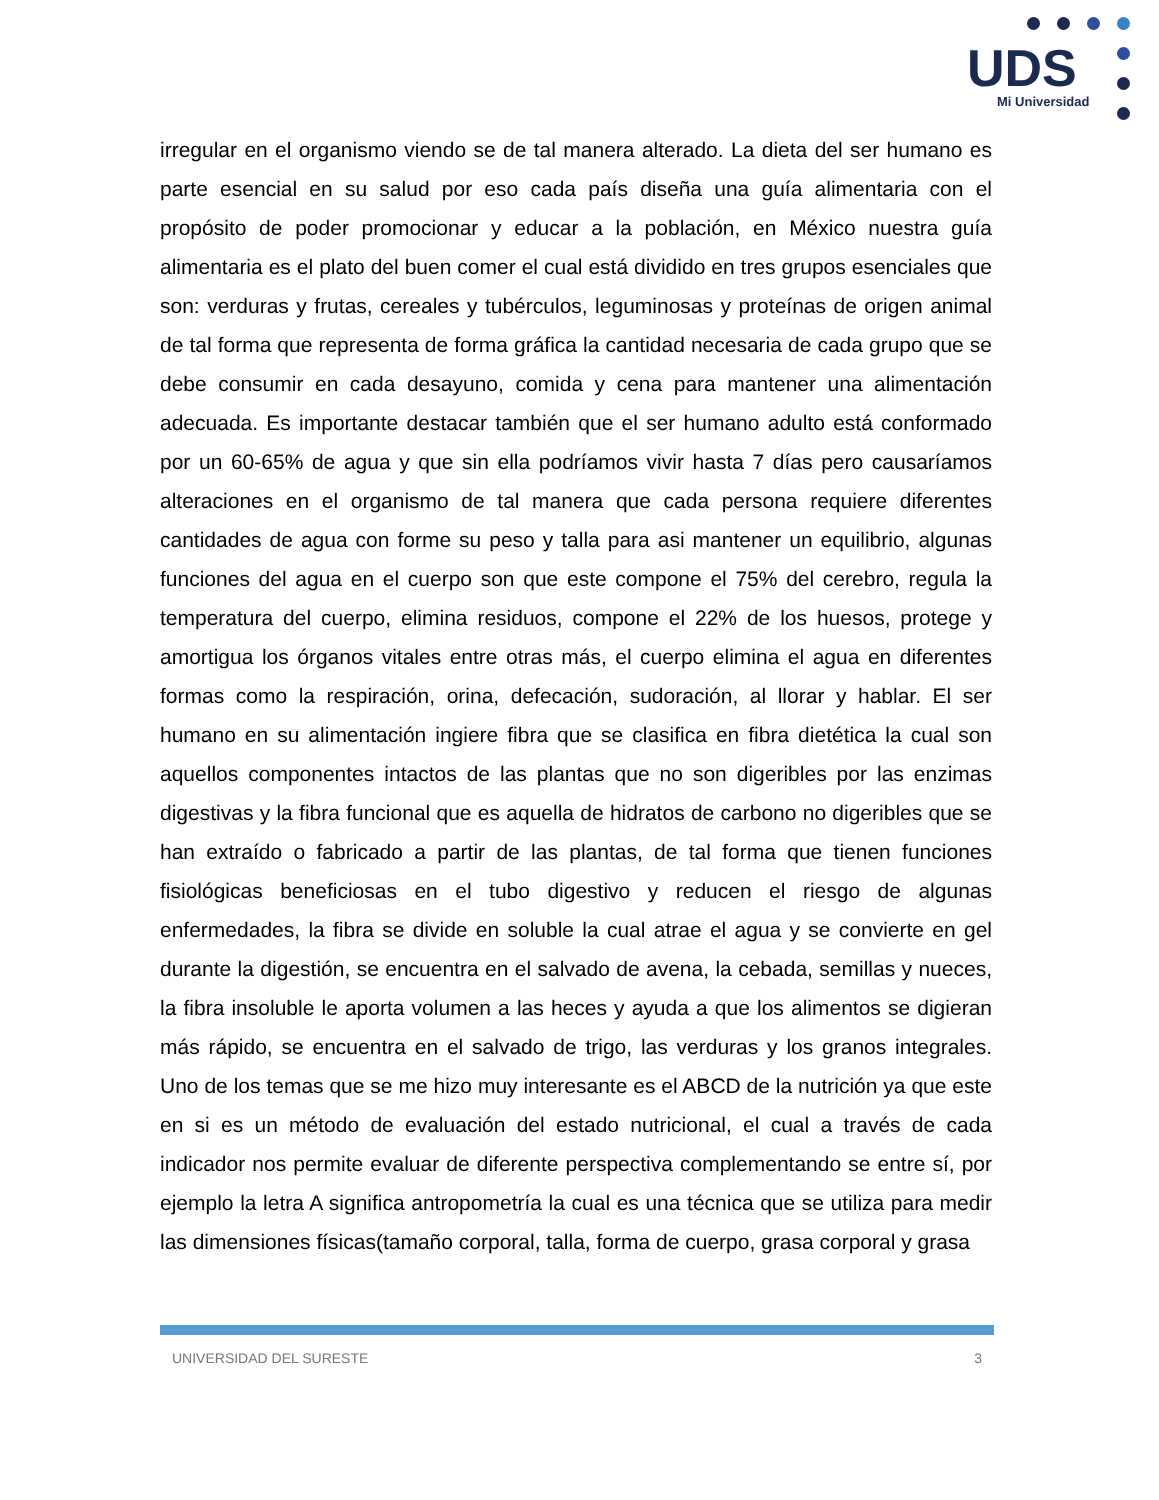UDS
Mi Universidad
irregular en el organismo viendo se de tal manera alterado. La dieta del ser humano es parte esencial en su salud por eso cada país diseña una guía alimentaria con el propósito de poder promocionar y educar a la población, en México nuestra guía alimentaria es el plato del buen comer el cual está dividido en tres grupos esenciales que son: verduras y frutas, cereales y tubérculos, leguminosas y proteínas de origen animal de tal forma que representa de forma gráfica la cantidad necesaria de cada grupo que se debe consumir en cada desayuno, comida y cena para mantener una alimentación adecuada. Es importante destacar también que el ser humano adulto está conformado por un 60-65% de agua y que sin ella podríamos vivir hasta 7 días pero causaríamos alteraciones en el organismo de tal manera que cada persona requiere diferentes cantidades de agua con forme su peso y talla para asi mantener un equilibrio, algunas funciones del agua en el cuerpo son que este compone el 75% del cerebro, regula la temperatura del cuerpo, elimina residuos, compone el 22% de los huesos, protege y amortigua los órganos vitales entre otras más, el cuerpo elimina el agua en diferentes formas como la respiración, orina, defecación, sudoración, al llorar y hablar. El ser humano en su alimentación ingiere fibra que se clasifica en fibra dietética la cual son aquellos componentes intactos de las plantas que no son digeribles por las enzimas digestivas y la fibra funcional que es aquella de hidratos de carbono no digeribles que se han extraído o fabricado a partir de las plantas, de tal forma que tienen funciones fisiológicas beneficiosas en el tubo digestivo y reducen el riesgo de algunas enfermedades, la fibra se divide en soluble la cual atrae el agua y se convierte en gel durante la digestión, se encuentra en el salvado de avena, la cebada, semillas y nueces, la fibra insoluble le aporta volumen a las heces y ayuda a que los alimentos se digieran más rápido, se encuentra en el salvado de trigo, las verduras y los granos integrales. Uno de los temas que se me hizo muy interesante es el ABCD de la nutrición ya que este en si es un método de evaluación del estado nutricional, el cual a través de cada indicador nos permite evaluar de diferente perspectiva complementando se entre sí, por ejemplo la letra A significa antropometría la cual es una técnica que se utiliza para medir las dimensiones físicas(tamaño corporal, talla, forma de cuerpo, grasa corporal y grasa
UNIVERSIDAD DEL SURESTE 3